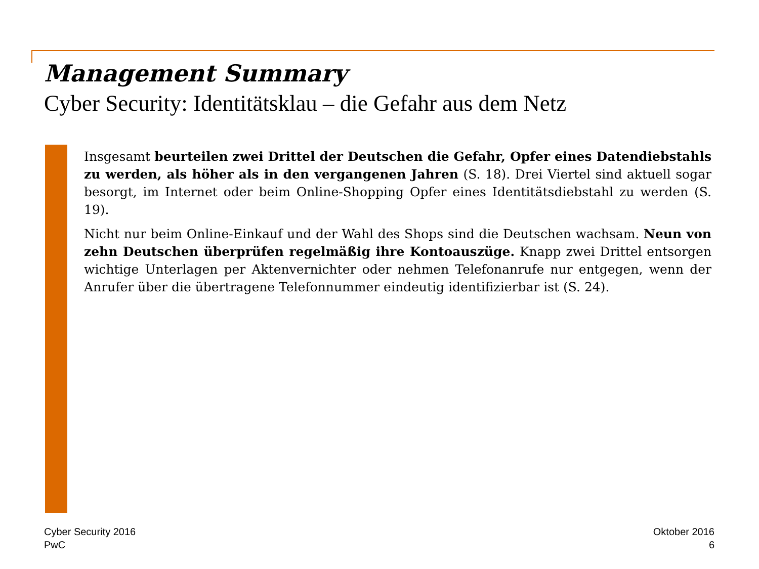Management Summary
Cyber Security: Identitätsklau – die Gefahr aus dem Netz
Insgesamt beurteilen zwei Drittel der Deutschen die Gefahr, Opfer eines Datendiebstahls zu werden, als höher als in den vergangenen Jahren (S. 18). Drei Viertel sind aktuell sogar besorgt, im Internet oder beim Online-Shopping Opfer eines Identitätsdiebstahl zu werden (S. 19).
Nicht nur beim Online-Einkauf und der Wahl des Shops sind die Deutschen wachsam. Neun von zehn Deutschen überprüfen regelmäßig ihre Kontoauszüge. Knapp zwei Drittel entsorgen wichtige Unterlagen per Aktenvernichter oder nehmen Telefonanrufe nur entgegen, wenn der Anrufer über die übertragene Telefonnummer eindeutig identifizierbar ist (S. 24).
Cyber Security 2016
PwC
Oktober 2016
6